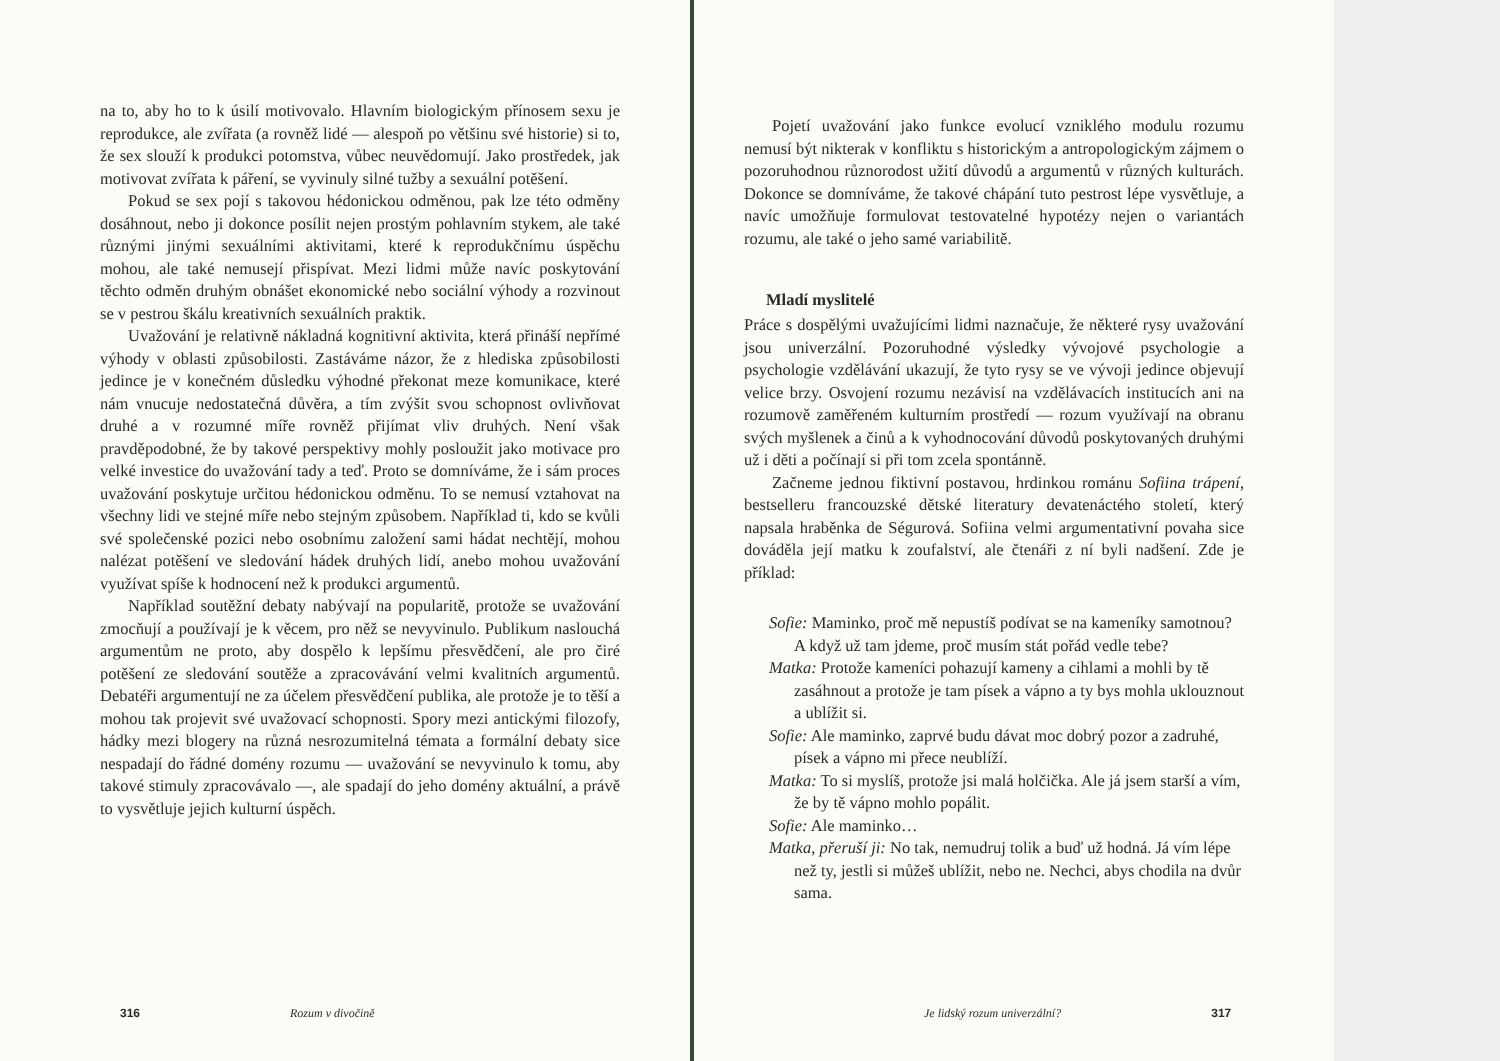na to, aby ho to k úsilí motivovalo. Hlavním biologickým přínosem sexu je reprodukce, ale zvířata (a rovněž lidé — alespoň po většinu své historie) si to, že sex slouží k produkci potomstva, vůbec neuvědomují. Jako prostředek, jak motivovat zvířata k páření, se vyvinuly silné tužby a sexuální potěšení.
Pokud se sex pojí s takovou hédonickou odměnou, pak lze této odměny dosáhnout, nebo ji dokonce posílit nejen prostým pohlavním stykem, ale také různými jinými sexuálními aktivitami, které k reprodukčnímu úspěchu mohou, ale také nemusejí přispívat. Mezi lidmi může navíc poskytování těchto odměn druhým obnášet ekonomické nebo sociální výhody a rozvinout se v pestrou škálu kreativních sexuálních praktik.
Uvažování je relativně nákladná kognitivní aktivita, která přináší nepřímé výhody v oblasti způsobilosti. Zastáváme názor, že z hlediska způsobilosti jedince je v konečném důsledku výhodné překonat meze komunikace, které nám vnucuje nedostatečná důvěra, a tím zvýšit svou schopnost ovlivňovat druhé a v rozumné míře rovněž přijímat vliv druhých. Není však pravděpodobné, že by takové perspektivy mohly posloužit jako motivace pro velké investice do uvažování tady a teď. Proto se domníváme, že i sám proces uvažování poskytuje určitou hédonickou odměnu. To se nemusí vztahovat na všechny lidi ve stejné míře nebo stejným způsobem. Například ti, kdo se kvůli své společenské pozici nebo osobnímu založení sami hádat nechtějí, mohou nalézat potěšení ve sledování hádek druhých lidí, anebo mohou uvažování využívat spíše k hodnocení než k produkci argumentů.
Například soutěžní debaty nabývají na popularitě, protože se uvažování zmocňují a používají je k věcem, pro něž se nevyvinulo. Publikum naslouchá argumentům ne proto, aby dospělo k lepšímu přesvědčení, ale pro čiré potěšení ze sledování soutěže a zpracovávání velmi kvalitních argumentů. Debatéři argumentují ne za účelem přesvědčení publika, ale protože je to těší a mohou tak projevit své uvažovací schopnosti. Spory mezi antickými filozofy, hádky mezi blogery na různá nesrozumitelná témata a formální debaty sice nespadají do řádné domény rozumu — uvažování se nevyvinulo k tomu, aby takové stimuly zpracovávalo —, ale spadají do jeho domény aktuální, a právě to vysvětluje jejich kulturní úspěch.
316 Rozum v divočině
Pojetí uvažování jako funkce evolucí vzniklého modulu rozumu nemusí být nikterak v konfliktu s historickým a antropologickým zájmem o pozoruhodnou různorodost užití důvodů a argumentů v různých kulturách. Dokonce se domníváme, že takové chápání tuto pestrost lépe vysvětluje, a navíc umožňuje formulovat testovatelné hypotézy nejen o variantách rozumu, ale také o jeho samé variabilitě.
Mladí myslitelé
Práce s dospělými uvažujícími lidmi naznačuje, že některé rysy uvažování jsou univerzální. Pozoruhodné výsledky vývojové psychologie a psychologie vzdělávání ukazují, že tyto rysy se ve vývoji jedince objevují velice brzy. Osvojení rozumu nezávisí na vzdělávacích institucích ani na rozumově zaměřeném kulturním prostředí — rozum využívají na obranu svých myšlenek a činů a k vyhodnocování důvodů poskytovaných druhými už i děti a počínají si při tom zcela spontánně.
Začneme jednou fiktivní postavou, hrdinkou románu Sofiina trápení, bestselleru francouzské dětské literatury devatenáctého století, který napsala hraběnka de Ségurová. Sofiina velmi argumentativní povaha sice dováděla její matku k zoufalství, ale čtenáři z ní byli nadšení. Zde je příklad:
Sofie: Maminko, proč mě nepustíš podívat se na kameníky samotnou? A když už tam jdeme, proč musím stát pořád vedle tebe?
Matka: Protože kameníci pohazují kameny a cihlami a mohli by tě zasáhnout a protože je tam písek a vápno a ty bys mohla uklouznout a ublížit si.
Sofie: Ale maminko, zaprvé budu dávat moc dobrý pozor a zadruhé, písek a vápno mi přece neublíží.
Matka: To si myslíš, protože jsi malá holčička. Ale já jsem starší a vím, že by tě vápno mohlo popálit.
Sofie: Ale maminko…
Matka, přeruší ji: No tak, nemudruj tolik a buď už hodná. Já vím lépe než ty, jestli si můžeš ublížit, nebo ne. Nechci, abys chodila na dvůr sama.
Je lidský rozum univerzální? 317